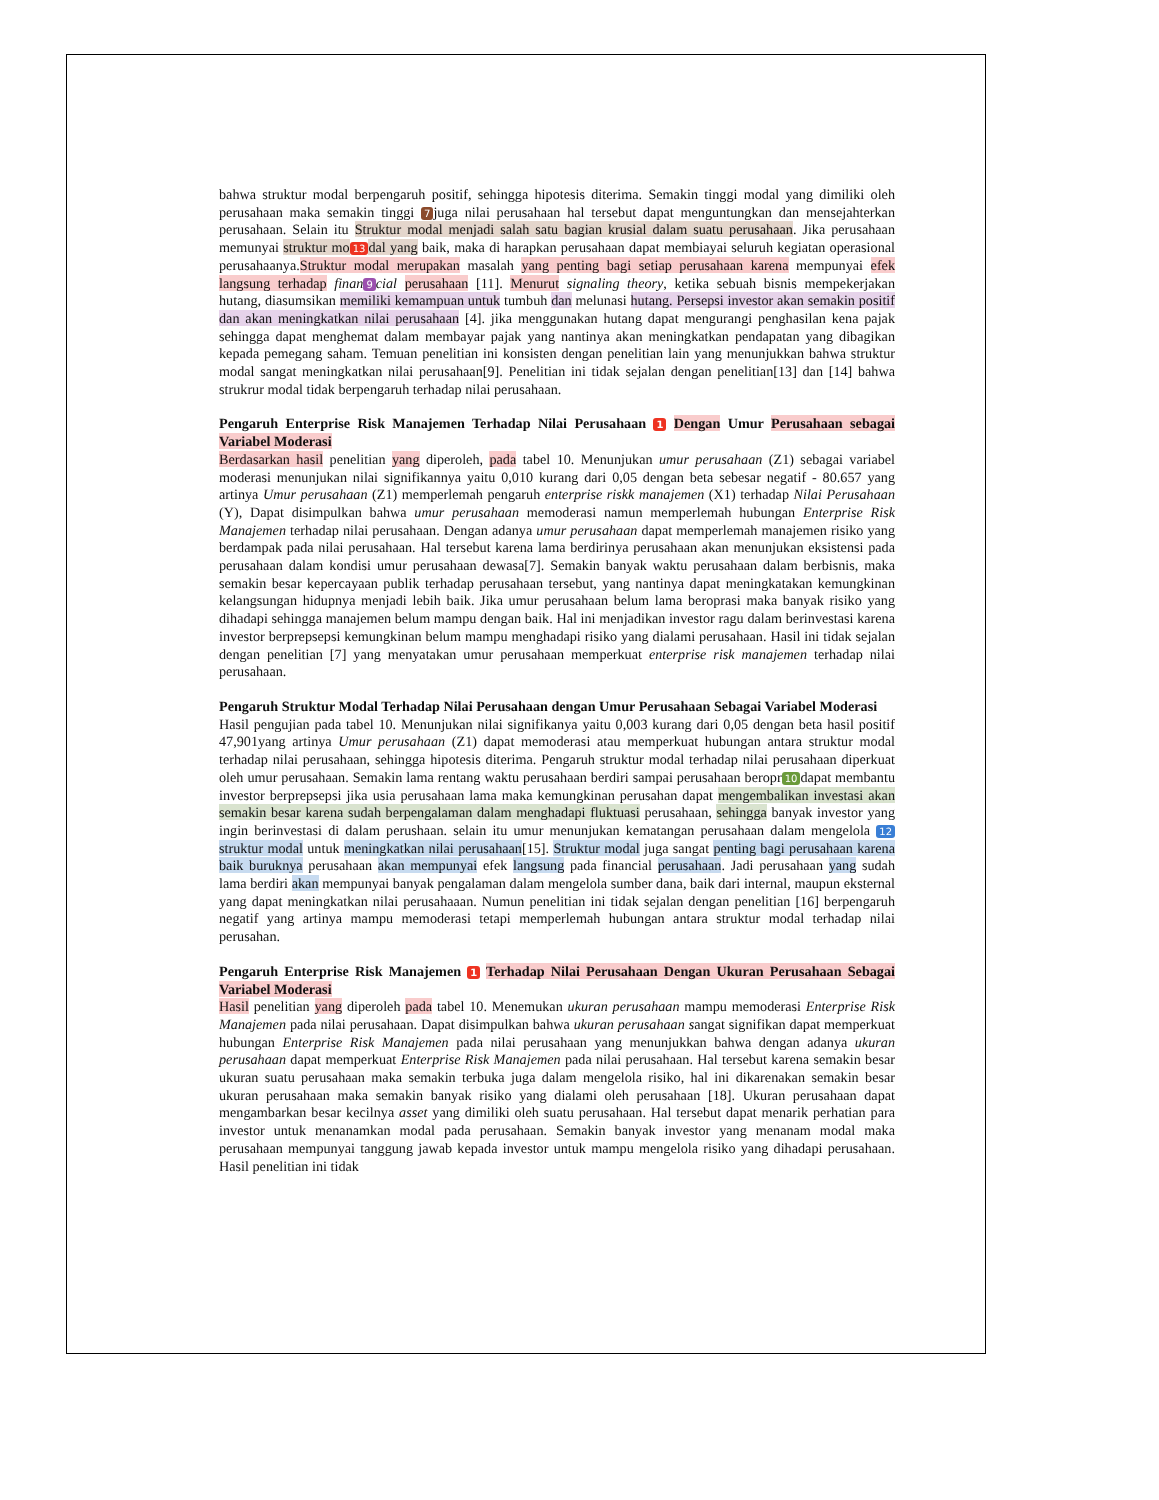bahwa struktur modal berpengaruh positif, sehingga hipotesis diterima. Semakin tinggi modal yang dimiliki oleh perusahaan maka semakin tinggi 7 juga nilai perusahaan hal tersebut dapat menguntungkan dan mensejahterkan perusahaan. Selain itu Struktur modal menjadi salah satu bagian krusial dalam suatu perusahaan. Jika perusahaan memunyai struktur mo 13 dal yang baik, maka di harapkan perusahaan dapat membiayai seluruh kegiatan operasional perusahaanya.Struktur modal merupakan masalah yang penting bagi setiap perusahaan karena mempunyai efek langsung terhadap finan 9 cial perusahaan [11]. Menurut signaling theory, ketika sebuah bisnis mempekerjakan hutang, diasumsikan memiliki kemampuan untuk tumbuh dan melunasi hutang. Persepsi investor akan semakin positif dan akan meningkatkan nilai perusahaan [4]. jika menggunakan hutang dapat mengurangi penghasilan kena pajak sehingga dapat menghemat dalam membayar pajak yang nantinya akan meningkatkan pendapatan yang dibagikan kepada pemegang saham. Temuan penelitian ini konsisten dengan penelitian lain yang menunjukkan bahwa struktur modal sangat meningkatkan nilai perusahaan[9]. Penelitian ini tidak sejalan dengan penelitian[13] dan [14] bahwa strukrur modal tidak berpengaruh terhadap nilai perusahaan.
Pengaruh Enterprise Risk Manajemen Terhadap Nilai Perusahaan 1 Dengan Umur Perusahaan sebagai Variabel Moderasi
Berdasarkan hasil penelitian yang diperoleh, pada tabel 10. Menunjukan umur perusahaan (Z1) sebagai variabel moderasi menunjukan nilai signifikannya yaitu 0,010 kurang dari 0,05 dengan beta sebesar negatif - 80.657 yang artinya Umur perusahaan (Z1) memperlemah pengaruh enterprise riskk manajemen (X1) terhadap Nilai Perusahaan (Y), Dapat disimpulkan bahwa umur perusahaan memoderasi namun memperlemah hubungan Enterprise Risk Manajemen terhadap nilai perusahaan. Dengan adanya umur perusahaan dapat memperlemah manajemen risiko yang berdampak pada nilai perusahaan. Hal tersebut karena lama berdirinya perusahaan akan menunjukan eksistensi pada perusahaan dalam kondisi umur perusahaan dewasa[7]. Semakin banyak waktu perusahaan dalam berbisnis, maka semakin besar kepercayaan publik terhadap perusahaan tersebut, yang nantinya dapat meningkatakan kemungkinan kelangsungan hidupnya menjadi lebih baik. Jika umur perusahaan belum lama beroprasi maka banyak risiko yang dihadapi sehingga manajemen belum mampu dengan baik. Hal ini menjadikan investor ragu dalam berinvestasi karena investor berprepsepsi kemungkinan belum mampu menghadapi risiko yang dialami perusahaan. Hasil ini tidak sejalan dengan penelitian [7] yang menyatakan umur perusahaan memperkuat enterprise risk manajemen terhadap nilai perusahaan.
Pengaruh Struktur Modal Terhadap Nilai Perusahaan dengan Umur Perusahaan Sebagai Variabel Moderasi
Hasil pengujian pada tabel 10. Menunjukan nilai signifikanya yaitu 0,003 kurang dari 0,05 dengan beta hasil positif 47,901yang artinya Umur perusahaan (Z1) dapat memoderasi atau memperkuat hubungan antara struktur modal terhadap nilai perusahaan, sehingga hipotesis diterima. Pengaruh struktur modal terhadap nilai perusahaan diperkuat oleh umur perusahaan. Semakin lama rentang waktu perusahaan berdiri sampai perusahaan beropr 10 dapat membantu investor berprepsepsi jika usia perusahaan lama maka kemungkinan perusahan dapat mengembalikan investasi akan semakin besar karena sudah berpengalaman dalam menghadapi fluktuasi perusahaan, sehingga banyak investor yang ingin berinvestasi di dalam perushaan. selain itu umur menunjukan kematangan perusahaan dalam mengelola 12 struktur modal untuk meningkatkan nilai perusahaan[15]. Struktur modal juga sangat penting bagi perusahaan karena baik buruknya perusahaan akan mempunyai efek langsung pada financial perusahaan. Jadi perusahaan yang sudah lama berdiri akan mempunyai banyak pengalaman dalam mengelola sumber dana, baik dari internal, maupun eksternal yang dapat meningkatkan nilai perusahaaan. Numun penelitian ini tidak sejalan dengan penelitian [16] berpengaruh negatif yang artinya mampu memoderasi tetapi memperlemah hubungan antara struktur modal terhadap nilai perusahan.
Pengaruh Enterprise Risk Manajemen 1 Terhadap Nilai Perusahaan Dengan Ukuran Perusahaan Sebagai Variabel Moderasi
Hasil penelitian yang diperoleh pada tabel 10. Menemukan ukuran perusahaan mampu memoderasi Enterprise Risk Manajemen pada nilai perusahaan. Dapat disimpulkan bahwa ukuran perusahaan sangat signifikan dapat memperkuat hubungan Enterprise Risk Manajemen pada nilai perusahaan yang menunjukkan bahwa dengan adanya ukuran perusahaan dapat memperkuat Enterprise Risk Manajemen pada nilai perusahaan. Hal tersebut karena semakin besar ukuran suatu perusahaan maka semakin terbuka juga dalam mengelola risiko, hal ini dikarenakan semakin besar ukuran perusahaan maka semakin banyak risiko yang dialami oleh perusahaan [18]. Ukuran perusahaan dapat mengambarkan besar kecilnya asset yang dimiliki oleh suatu perusahaan. Hal tersebut dapat menarik perhatian para investor untuk menanamkan modal pada perusahaan. Semakin banyak investor yang menanam modal maka perusahaan mempunyai tanggung jawab kepada investor untuk mampu mengelola risiko yang dihadapi perusahaan. Hasil penelitian ini tidak